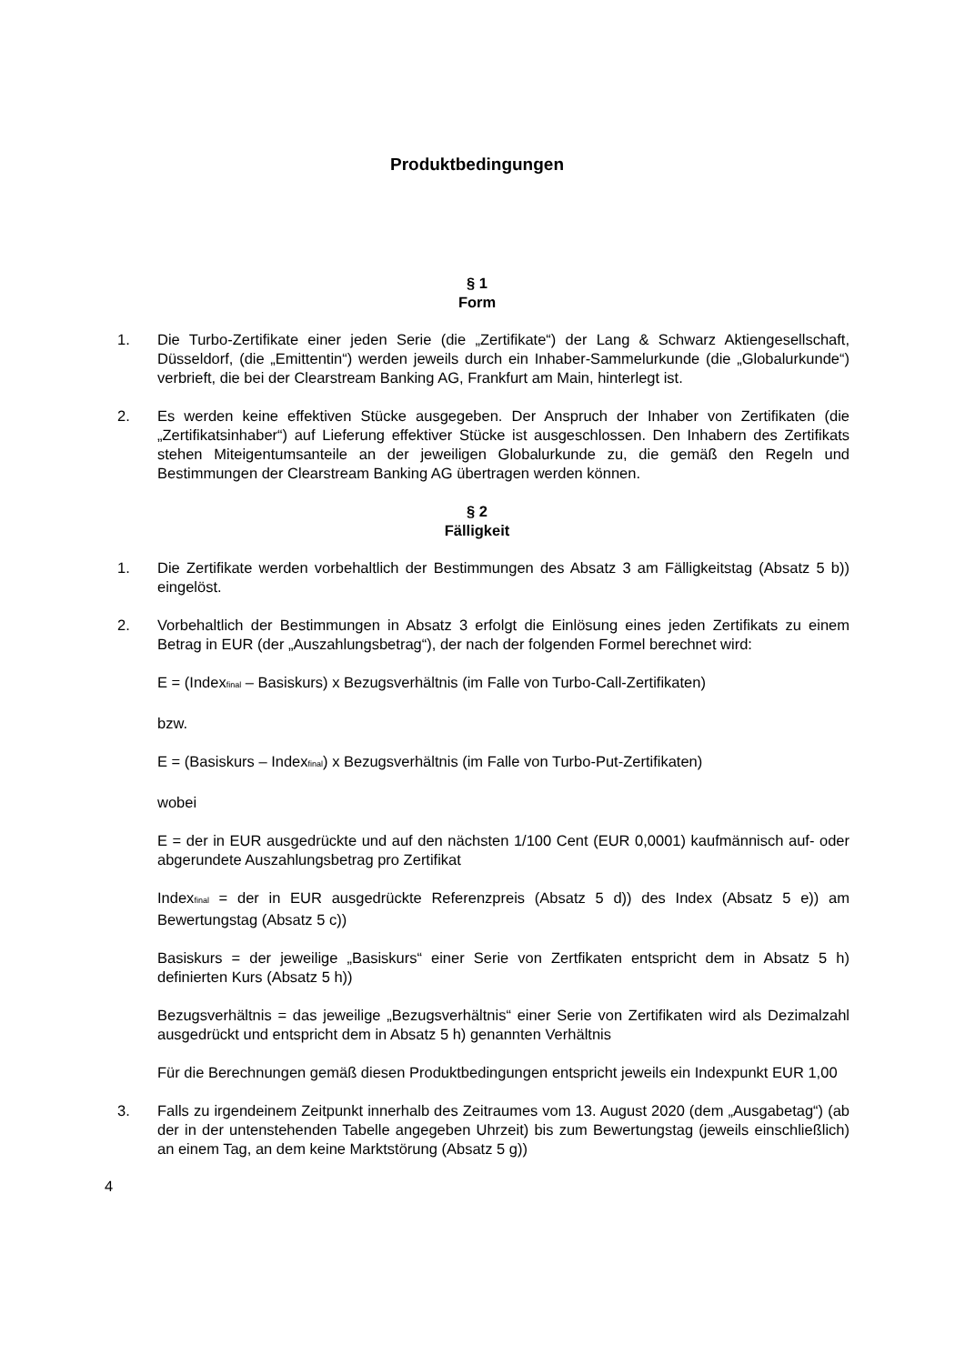Produktbedingungen
§ 1
Form
1. Die Turbo-Zertifikate einer jeden Serie (die „Zertifikate“) der Lang & Schwarz Aktiengesellschaft, Düsseldorf, (die „Emittentin“) werden jeweils durch ein Inhaber-Sammelurkunde (die „Globalurkunde“) verbrieft, die bei der Clearstream Banking AG, Frankfurt am Main, hinterlegt ist.
2. Es werden keine effektiven Stücke ausgegeben. Der Anspruch der Inhaber von Zertifikaten (die „Zertifikatsinhaber“) auf Lieferung effektiver Stücke ist ausgeschlossen. Den Inhabern des Zertifikats stehen Miteigentumsanteile an der jeweiligen Globalurkunde zu, die gemäß den Regeln und Bestimmungen der Clearstream Banking AG übertragen werden können.
§ 2
Fälligkeit
1. Die Zertifikate werden vorbehaltlich der Bestimmungen des Absatz 3 am Fälligkeitstag (Absatz 5 b)) eingelöst.
2. Vorbehaltlich der Bestimmungen in Absatz 3 erfolgt die Einlösung eines jeden Zertifikats zu einem Betrag in EUR (der „Auszahlungsbetrag“), der nach der folgenden Formel berechnet wird:
E = (Index<sub>final</sub> – Basiskurs) x Bezugsverhältnis (im Falle von Turbo-Call-Zertifikaten)
bzw.
E = (Basiskurs – Index<sub>final</sub>) x Bezugsverhältnis (im Falle von Turbo-Put-Zertifikaten)
wobei
E = der in EUR ausgedrückte und auf den nächsten 1/100 Cent (EUR 0,0001) kaufmännisch auf- oder abgerundete Auszahlungsbetrag pro Zertifikat
Index<sub>final</sub> = der in EUR ausgedrückte Referenzpreis (Absatz 5 d)) des Index (Absatz 5 e)) am Bewertungstag (Absatz 5 c))
Basiskurs = der jeweilige „Basiskurs“ einer Serie von Zertfikaten entspricht dem in Absatz 5 h) definierten Kurs (Absatz 5 h))
Bezugsverhältnis = das jeweilige „Bezugsverhältnis“ einer Serie von Zertifikaten wird als Dezimalzahl ausgedrückt und entspricht dem in Absatz 5 h) genannten Verhältnis
Für die Berechnungen gemäß diesen Produktbedingungen entspricht jeweils ein Indexpunkt EUR 1,00
3. Falls zu irgendeinem Zeitpunkt innerhalb des Zeitraumes vom 13. August 2020 (dem „Ausgabetag“) (ab der in der untenstehenden Tabelle angegeben Uhrzeit) bis zum Bewertungstag (jeweils einschließlich) an einem Tag, an dem keine Marktstörung (Absatz 5 g))
4